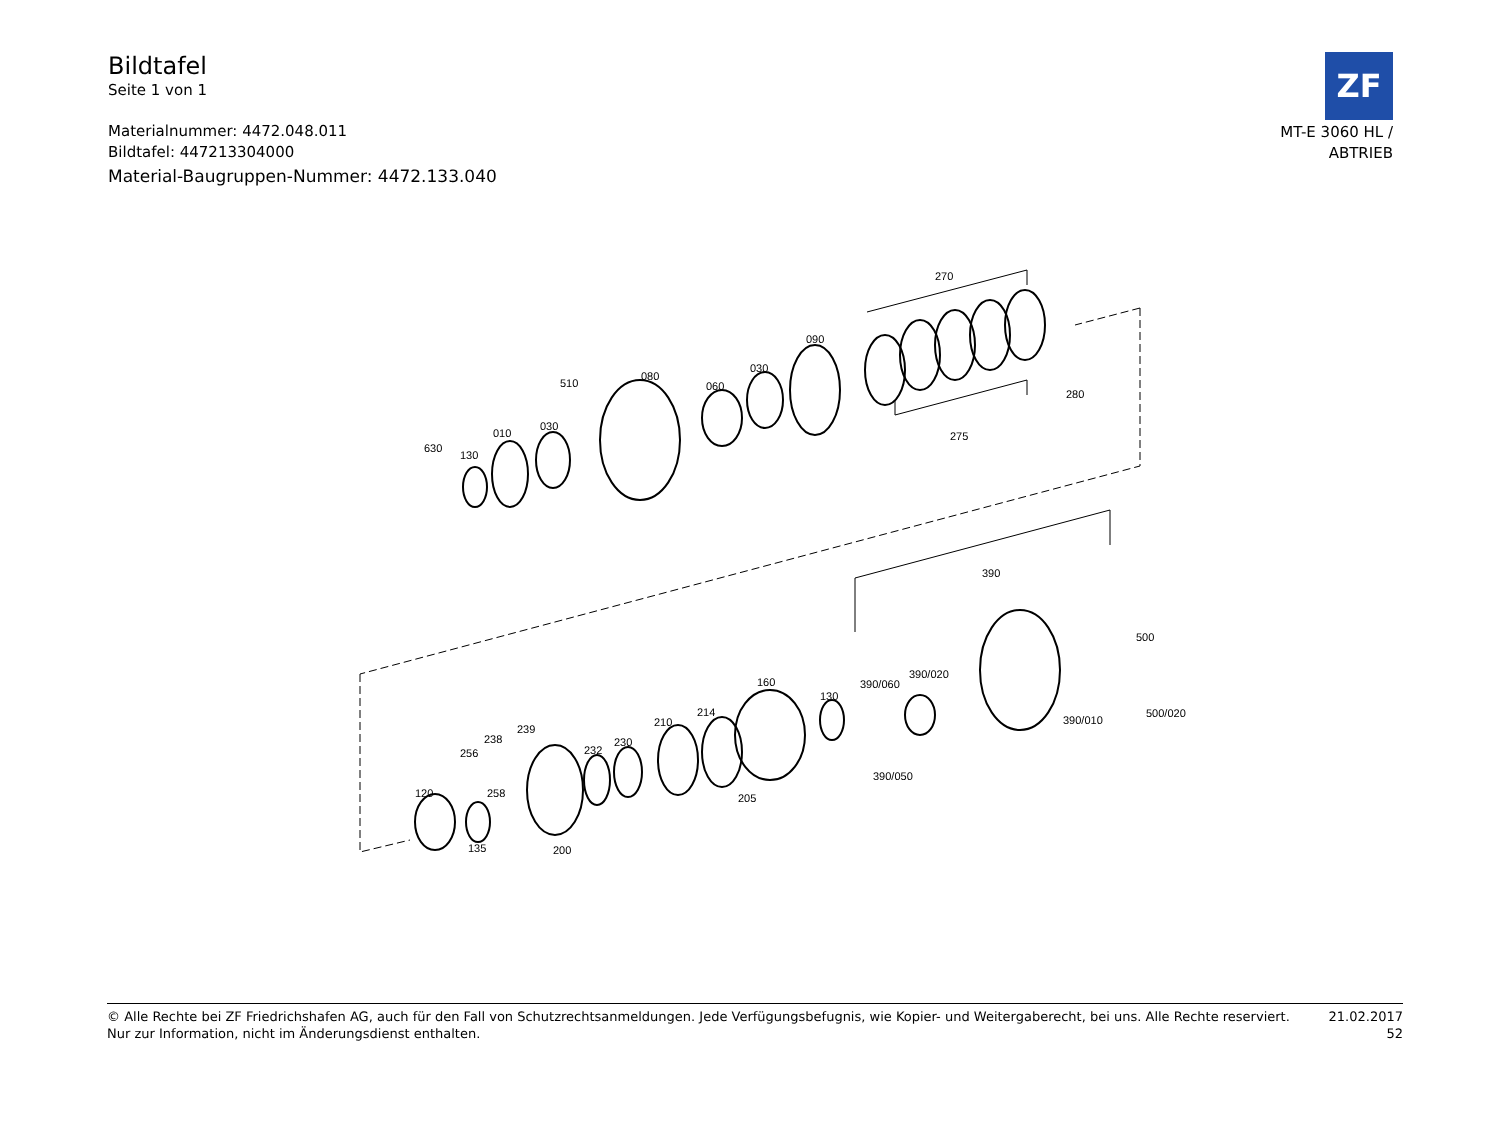Bildtafel
Seite 1 von 1
Materialnummer: 4472.048.011
Bildtafel: 447213304000
Material-Baugruppen-Nummer: 4472.133.040
ZF
MT-E 3060 HL /
ABTRIEB
270
090
030
060
080
510
030
010
130
630
280
275
390
500
500/020
390/010
390/020
390/060
390/050
130
160
214
210
230
232
239
238
256
258
120
135
200
205
© Alle Rechte bei ZF Friedrichshafen AG, auch für den Fall von Schutzrechtsanmeldungen. Jede Verfügungsbefugnis, wie Kopier- und Weitergaberecht, bei uns. Alle Rechte reserviert.
Nur zur Information, nicht im Änderungsdienst enthalten.
21.02.2017
52